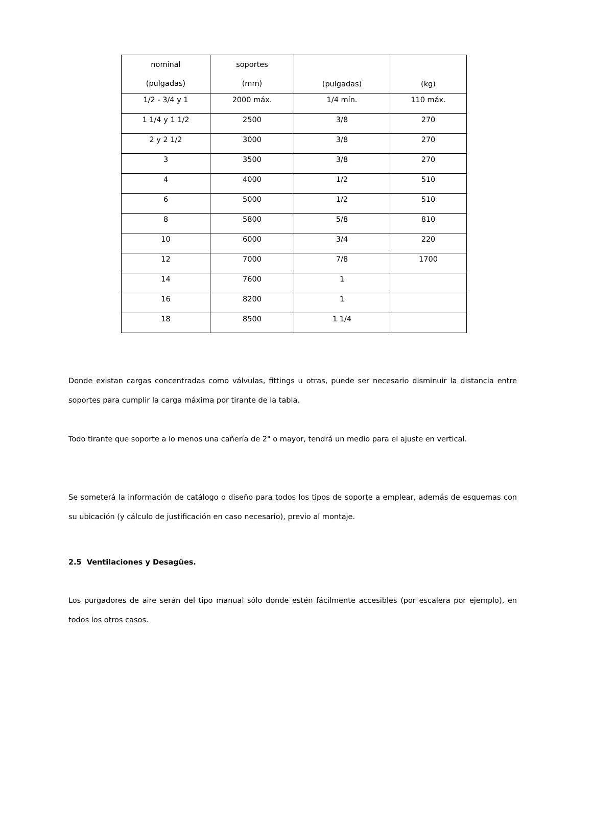| nominal (pulgadas) | soportes (mm) | (pulgadas) | (kg) |
| 1/2 - 3/4 y 1 | 2000 máx. | 1/4 mín. | 110 máx. |
| 1 1/4 y 1 1/2 | 2500 | 3/8 | 270 |
| 2 y 2 1/2 | 3000 | 3/8 | 270 |
| 3 | 3500 | 3/8 | 270 |
| 4 | 4000 | 1/2 | 510 |
| 6 | 5000 | 1/2 | 510 |
| 8 | 5800 | 5/8 | 810 |
| 10 | 6000 | 3/4 | 220 |
| 12 | 7000 | 7/8 | 1700 |
| 14 | 7600 | 1 | |
| 16 | 8200 | 1 | |
| 18 | 8500 | 1 1/4 | |
Donde existan cargas concentradas como válvulas, fittings u otras, puede ser necesario disminuir la distancia entre soportes para cumplir la carga máxima por tirante de la tabla.
Todo tirante que soporte a lo menos una cañería de 2" o mayor, tendrá un medio para el ajuste en vertical.
Se someterá la información de catálogo o diseño para todos los tipos de soporte a emplear, además de esquemas con su ubicación (y cálculo de justificación en caso necesario), previo al montaje.
2.5 Ventilaciones y Desagües.
Los purgadores de aire serán del tipo manual sólo donde estén fácilmente accesibles (por escalera por ejemplo), en todos los otros casos.